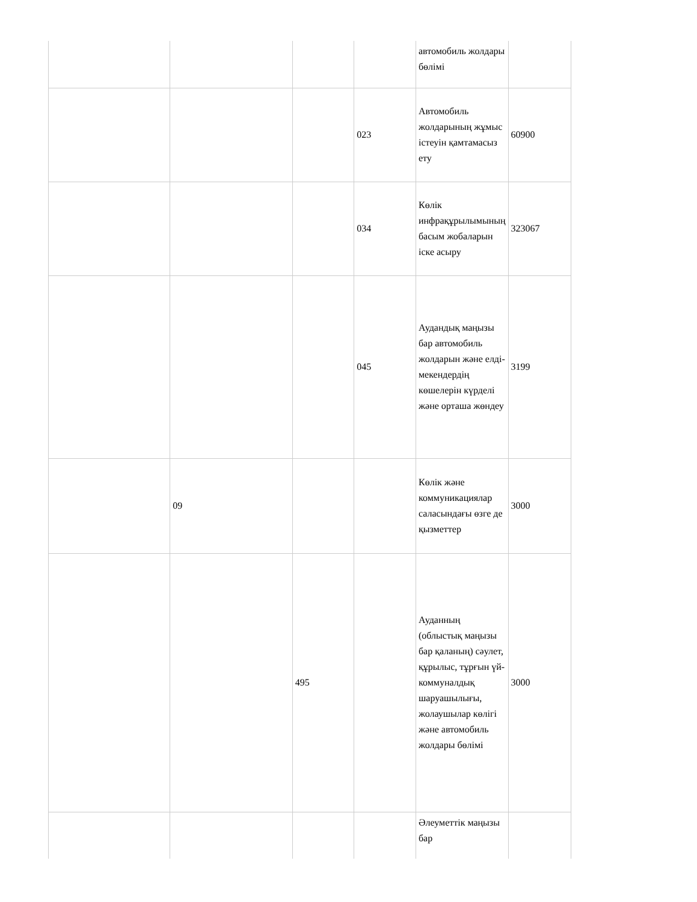| | | | | автомобиль жолдары бөлімі | |
| | | | 023 | Автомобиль жолдарының жұмыс істеуін қамтамасыз ету | 60900 |
| | | | 034 | Көлік инфрақұрылымының басым жобаларын іске асыру | 323067 |
| | | | 045 | Аудандық маңызы бар автомобиль жолдарын және елді-мекендердің көшелерін күрделі және орташа жөндеу | 3199 |
| | 09 | | | Көлік және коммуникациялар саласындағы өзге де қызметтер | 3000 |
| | | 495 | | Ауданның (облыстық маңызы бар қаланың) сәулет, құрылыс, тұрғын үй-коммуналдық шаруашылығы, жолаушылар көлігі және автомобиль жолдары бөлімі | 3000 |
| | | | | Әлеуметтік маңызы бар | |